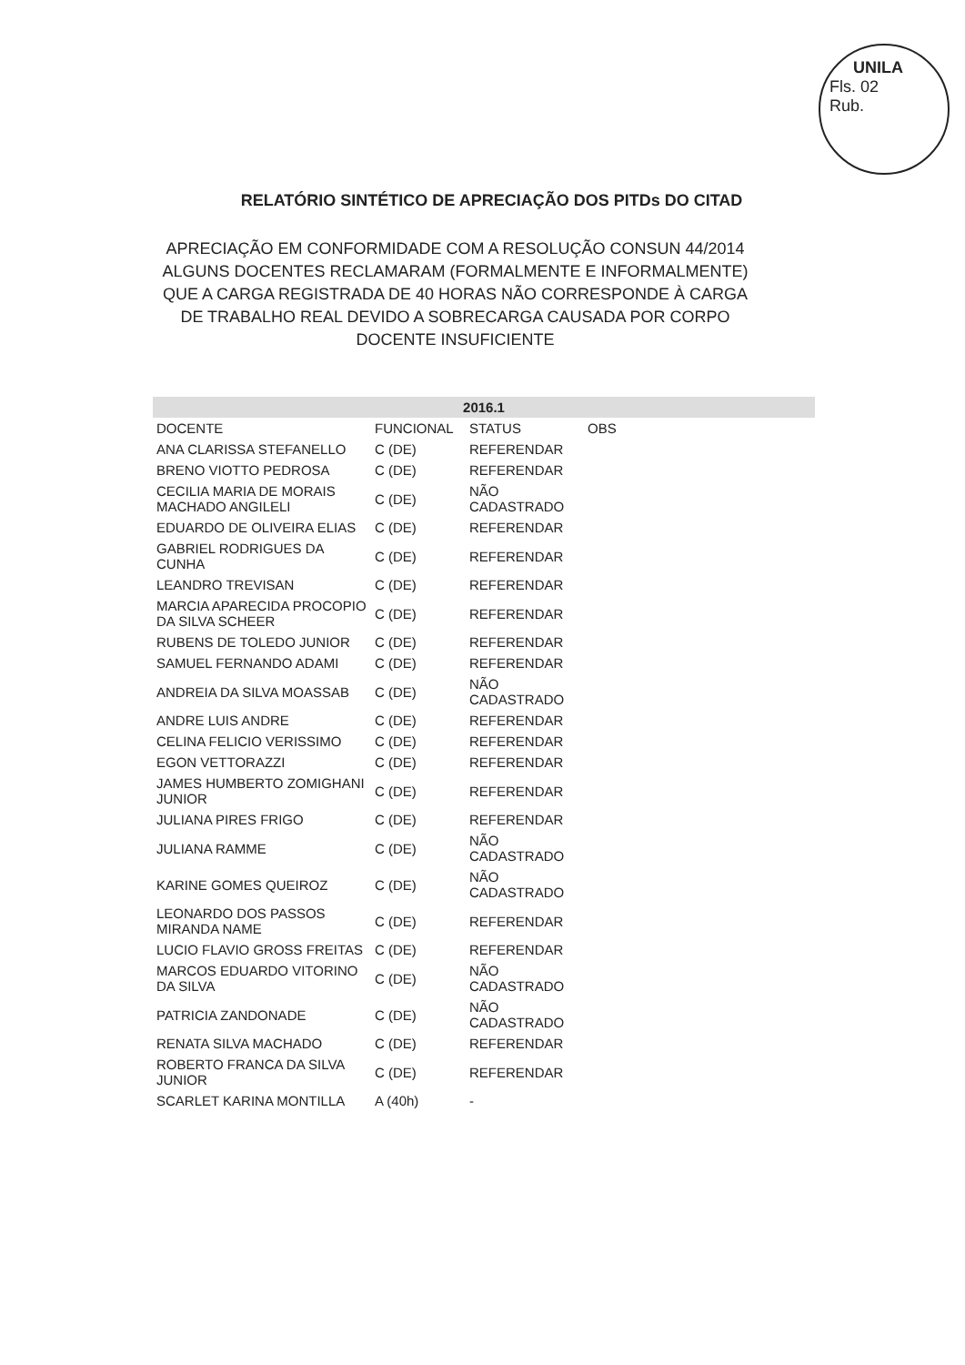UNILA
Fls. 02
Rub.
RELATÓRIO SINTÉTICO DE APRECIAÇÃO DOS PITDs DO CITAD
APRECIAÇÃO EM CONFORMIDADE COM A RESOLUÇÃO CONSUN 44/2014 ALGUNS DOCENTES RECLAMARAM (FORMALMENTE E INFORMALMENTE) QUE A CARGA REGISTRADA DE 40 HORAS NÃO CORRESPONDE À CARGA DE TRABALHO REAL DEVIDO A SOBRECARGA CAUSADA POR CORPO DOCENTE INSUFICIENTE
| 2016.1 | | | |
| --- | --- | --- | --- |
| DOCENTE | FUNCIONAL | STATUS | OBS |
| ANA CLARISSA STEFANELLO | C (DE) | REFERENDAR | |
| BRENO VIOTTO PEDROSA | C (DE) | REFERENDAR | |
| CECILIA MARIA DE MORAIS MACHADO ANGILELI | C (DE) | NÃO CADASTRADO | |
| EDUARDO DE OLIVEIRA ELIAS | C (DE) | REFERENDAR | |
| GABRIEL RODRIGUES DA CUNHA | C (DE) | REFERENDAR | |
| LEANDRO TREVISAN | C (DE) | REFERENDAR | |
| MARCIA APARECIDA PROCOPIO DA SILVA SCHEER | C (DE) | REFERENDAR | |
| RUBENS DE TOLEDO JUNIOR | C (DE) | REFERENDAR | |
| SAMUEL FERNANDO ADAMI | C (DE) | REFERENDAR | |
| ANDREIA DA SILVA MOASSAB | C (DE) | NÃO CADASTRADO | |
| ANDRE LUIS ANDRE | C (DE) | REFERENDAR | |
| CELINA FELICIO VERISSIMO | C (DE) | REFERENDAR | |
| EGON VETTORAZZI | C (DE) | REFERENDAR | |
| JAMES HUMBERTO ZOMIGHANI JUNIOR | C (DE) | REFERENDAR | |
| JULIANA PIRES FRIGO | C (DE) | REFERENDAR | |
| JULIANA RAMME | C (DE) | NÃO CADASTRADO | |
| KARINE GOMES QUEIROZ | C (DE) | NÃO CADASTRADO | |
| LEONARDO DOS PASSOS MIRANDA NAME | C (DE) | REFERENDAR | |
| LUCIO FLAVIO GROSS FREITAS | C (DE) | REFERENDAR | |
| MARCOS EDUARDO VITORINO DA SILVA | C (DE) | NÃO CADASTRADO | |
| PATRICIA ZANDONADE | C (DE) | NÃO CADASTRADO | |
| RENATA SILVA MACHADO | C (DE) | REFERENDAR | |
| ROBERTO FRANCA DA SILVA JUNIOR | C (DE) | REFERENDAR | |
| SCARLET KARINA MONTILLA | A (40h) | - | |